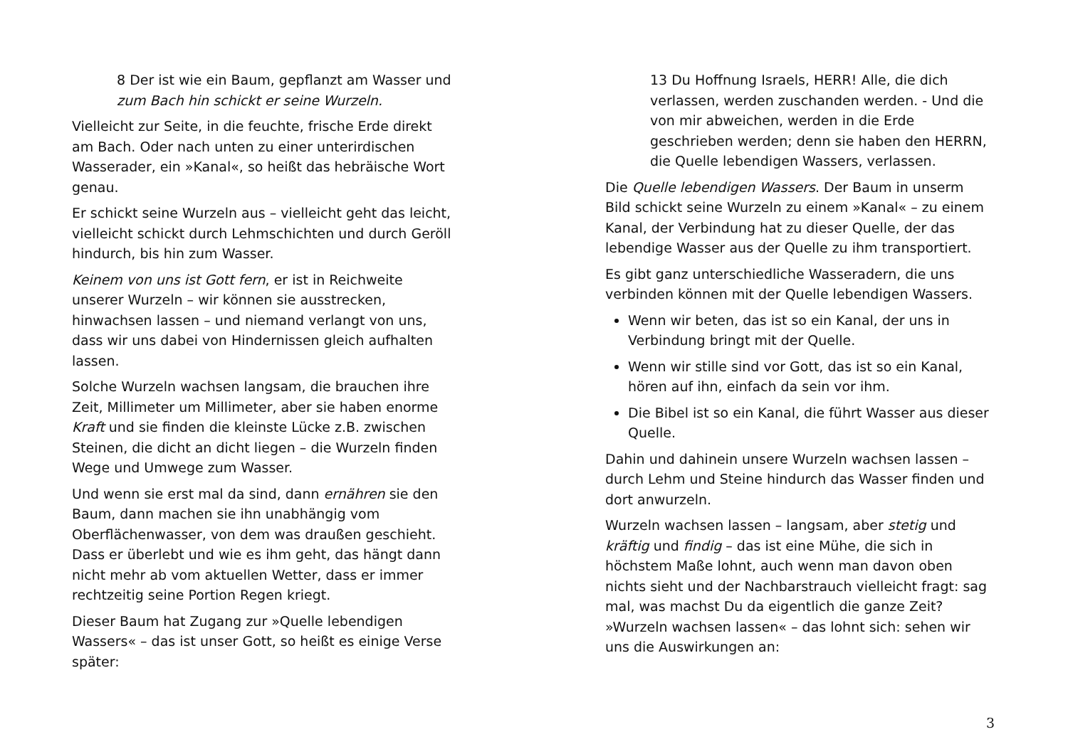8 Der ist wie ein Baum, gepflanzt am Wasser und zum Bach hin schickt er seine Wurzeln.
Vielleicht zur Seite, in die feuchte, frische Erde direkt am Bach. Oder nach unten zu einer unterirdischen Wasserader, ein »Kanal«, so heißt das hebräische Wort genau.
Er schickt seine Wurzeln aus – vielleicht geht das leicht, vielleicht schickt durch Lehmschichten und durch Geröll hindurch, bis hin zum Wasser.
Keinem von uns ist Gott fern, er ist in Reichweite unserer Wurzeln – wir können sie ausstrecken, hinwachsen lassen – und niemand verlangt von uns, dass wir uns dabei von Hindernissen gleich aufhalten lassen.
Solche Wurzeln wachsen langsam, die brauchen ihre Zeit, Millimeter um Millimeter, aber sie haben enorme Kraft und sie finden die kleinste Lücke z.B. zwischen Steinen, die dicht an dicht liegen – die Wurzeln finden Wege und Umwege zum Wasser.
Und wenn sie erst mal da sind, dann ernähren sie den Baum, dann machen sie ihn unabhängig vom Oberflächenwasser, von dem was draußen geschieht. Dass er überlebt und wie es ihm geht, das hängt dann nicht mehr ab vom aktuellen Wetter, dass er immer rechtzeitig seine Portion Regen kriegt.
Dieser Baum hat Zugang zur »Quelle lebendigen Wassers« – das ist unser Gott, so heißt es einige Verse später:
13 Du Hoffnung Israels, HERR! Alle, die dich verlassen, werden zuschanden werden. - Und die von mir abweichen, werden in die Erde geschrieben werden; denn sie haben den HERRN, die Quelle lebendigen Wassers, verlassen.
Die Quelle lebendigen Wassers. Der Baum in unserm Bild schickt seine Wurzeln zu einem »Kanal« – zu einem Kanal, der Verbindung hat zu dieser Quelle, der das lebendige Wasser aus der Quelle zu ihm transportiert.
Es gibt ganz unterschiedliche Wasseradern, die uns verbinden können mit der Quelle lebendigen Wassers.
Wenn wir beten, das ist so ein Kanal, der uns in Verbindung bringt mit der Quelle.
Wenn wir stille sind vor Gott, das ist so ein Kanal, hören auf ihn, einfach da sein vor ihm.
Die Bibel ist so ein Kanal, die führt Wasser aus dieser Quelle.
Dahin und dahinein unsere Wurzeln wachsen lassen – durch Lehm und Steine hindurch das Wasser finden und dort anwurzeln.
Wurzeln wachsen lassen – langsam, aber stetig und kräftig und findig – das ist eine Mühe, die sich in höchstem Maße lohnt, auch wenn man davon oben nichts sieht und der Nachbarstrauch vielleicht fragt: sag mal, was machst Du da eigentlich die ganze Zeit? »Wurzeln wachsen lassen« – das lohnt sich: sehen wir uns die Auswirkungen an:
3